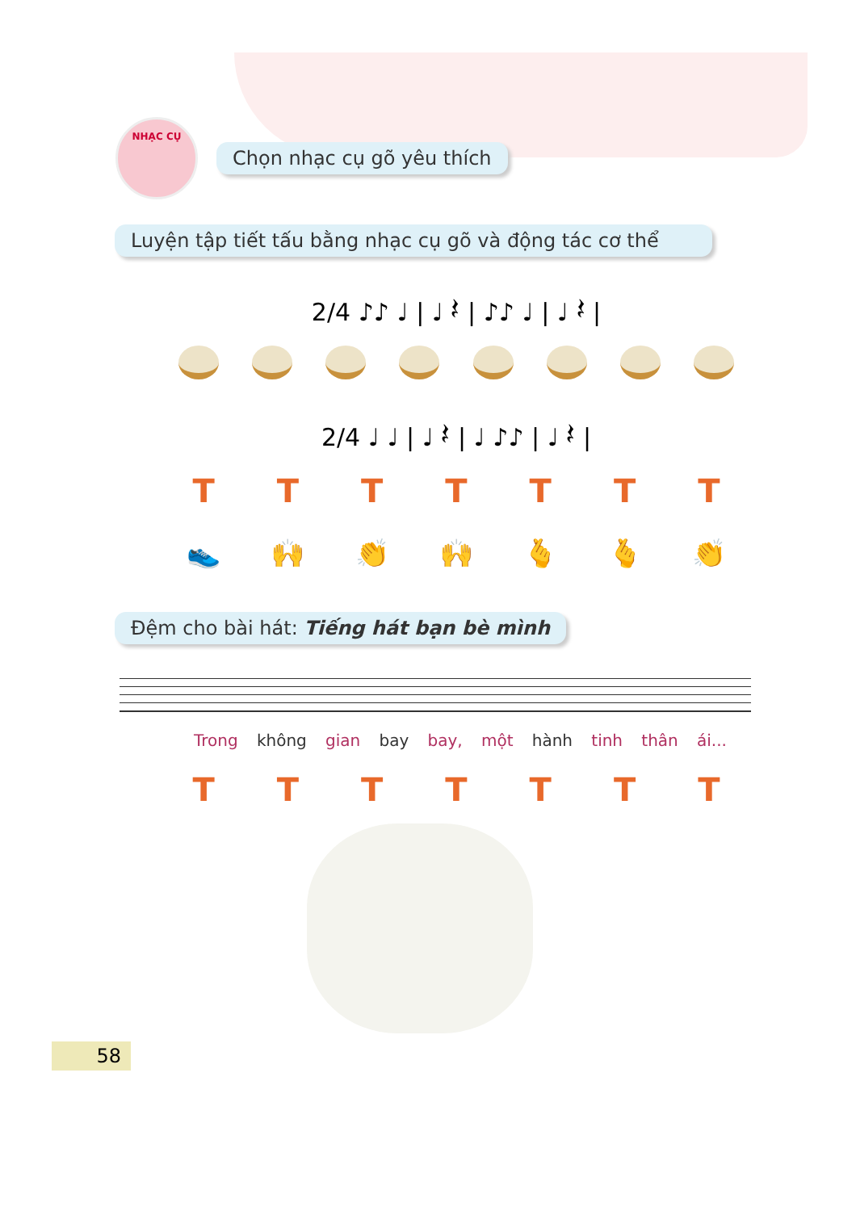NHẠC CỤ
Chọn nhạc cụ gõ yêu thích
Luyện tập tiết tấu bằng nhạc cụ gõ và động tác cơ thể
2/4 ♪♪ ♩ | ♩ 𝄽 | ♪♪ ♩ | ♩ 𝄽 |
2/4 ♩ ♩ | ♩ 𝄽 | ♩ ♪♪ | ♩ 𝄽 |
TTTTTTT
👟 🙌 👏 🙌 🫰 🫰 👏
Đệm cho bài hát: Tiếng hát bạn bè mình
Trong không gian bay bay, một hành tinh thân ái...
TTTTTTT
58